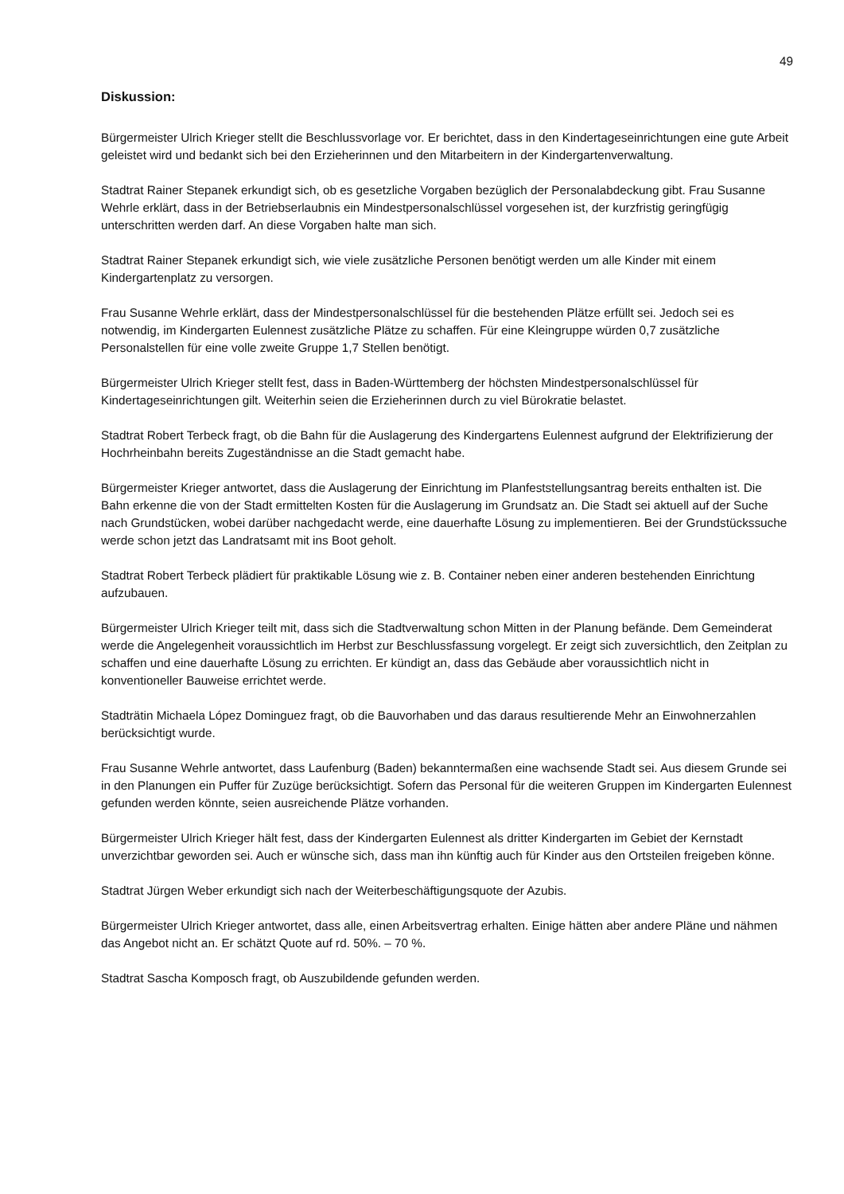49
Diskussion:
Bürgermeister Ulrich Krieger stellt die Beschlussvorlage vor. Er berichtet, dass in den Kindertageseinrichtungen eine gute Arbeit geleistet wird und bedankt sich bei den Erzieherinnen und den Mitarbeitern in der Kindergartenverwaltung.
Stadtrat Rainer Stepanek erkundigt sich, ob es gesetzliche Vorgaben bezüglich der Personalabdeckung gibt. Frau Susanne Wehrle erklärt, dass in der Betriebserlaubnis ein Mindestpersonalschlüssel vorgesehen ist, der kurzfristig geringfügig unterschritten werden darf. An diese Vorgaben halte man sich.
Stadtrat Rainer Stepanek erkundigt sich, wie viele zusätzliche Personen benötigt werden um alle Kinder mit einem Kindergartenplatz zu versorgen.
Frau Susanne Wehrle erklärt, dass der Mindestpersonalschlüssel für die bestehenden Plätze erfüllt sei. Jedoch sei es notwendig, im Kindergarten Eulennest zusätzliche Plätze zu schaffen. Für eine Kleingruppe würden 0,7 zusätzliche Personalstellen für eine volle zweite Gruppe 1,7 Stellen benötigt.
Bürgermeister Ulrich Krieger stellt fest, dass in Baden-Württemberg der höchsten Mindestpersonalschlüssel für Kindertageseinrichtungen gilt. Weiterhin seien die Erzieherinnen durch zu viel Bürokratie belastet.
Stadtrat Robert Terbeck fragt, ob die Bahn für die Auslagerung des Kindergartens Eulennest aufgrund der Elektrifizierung der Hochrheinbahn bereits Zugeständnisse an die Stadt gemacht habe.
Bürgermeister Krieger antwortet, dass die Auslagerung der Einrichtung im Planfeststellungsantrag bereits enthalten ist. Die Bahn erkenne die von der Stadt ermittelten Kosten für die Auslagerung im Grundsatz an. Die Stadt sei aktuell auf der Suche nach Grundstücken, wobei darüber nachgedacht werde, eine dauerhafte Lösung zu implementieren. Bei der Grundstückssuche werde schon jetzt das Landratsamt mit ins Boot geholt.
Stadtrat Robert Terbeck plädiert für praktikable Lösung wie z. B. Container neben einer anderen bestehenden Einrichtung aufzubauen.
Bürgermeister Ulrich Krieger teilt mit, dass sich die Stadtverwaltung schon Mitten in der Planung befände. Dem Gemeinderat werde die Angelegenheit voraussichtlich im Herbst zur Beschlussfassung vorgelegt. Er zeigt sich zuversichtlich, den Zeitplan zu schaffen und eine dauerhafte Lösung zu errichten. Er kündigt an, dass das Gebäude aber voraussichtlich nicht in konventioneller Bauweise errichtet werde.
Stadträtin Michaela López Dominguez fragt, ob die Bauvorhaben und das daraus resultierende Mehr an Einwohnerzahlen berücksichtigt wurde.
Frau Susanne Wehrle antwortet, dass Laufenburg (Baden) bekanntermaßen eine wachsende Stadt sei. Aus diesem Grunde sei in den Planungen ein Puffer für Zuzüge berücksichtigt. Sofern das Personal für die weiteren Gruppen im Kindergarten Eulennest gefunden werden könnte, seien ausreichende Plätze vorhanden.
Bürgermeister Ulrich Krieger hält fest, dass der Kindergarten Eulennest als dritter Kindergarten im Gebiet der Kernstadt unverzichtbar geworden sei. Auch er wünsche sich, dass man ihn künftig auch für Kinder aus den Ortsteilen freigeben könne.
Stadtrat Jürgen Weber erkundigt sich nach der Weiterbeschäftigungsquote der Azubis.
Bürgermeister Ulrich Krieger antwortet, dass alle, einen Arbeitsvertrag erhalten. Einige hätten aber andere Pläne und nähmen das Angebot nicht an. Er schätzt Quote auf rd. 50%. – 70 %.
Stadtrat Sascha Komposch fragt, ob Auszubildende gefunden werden.